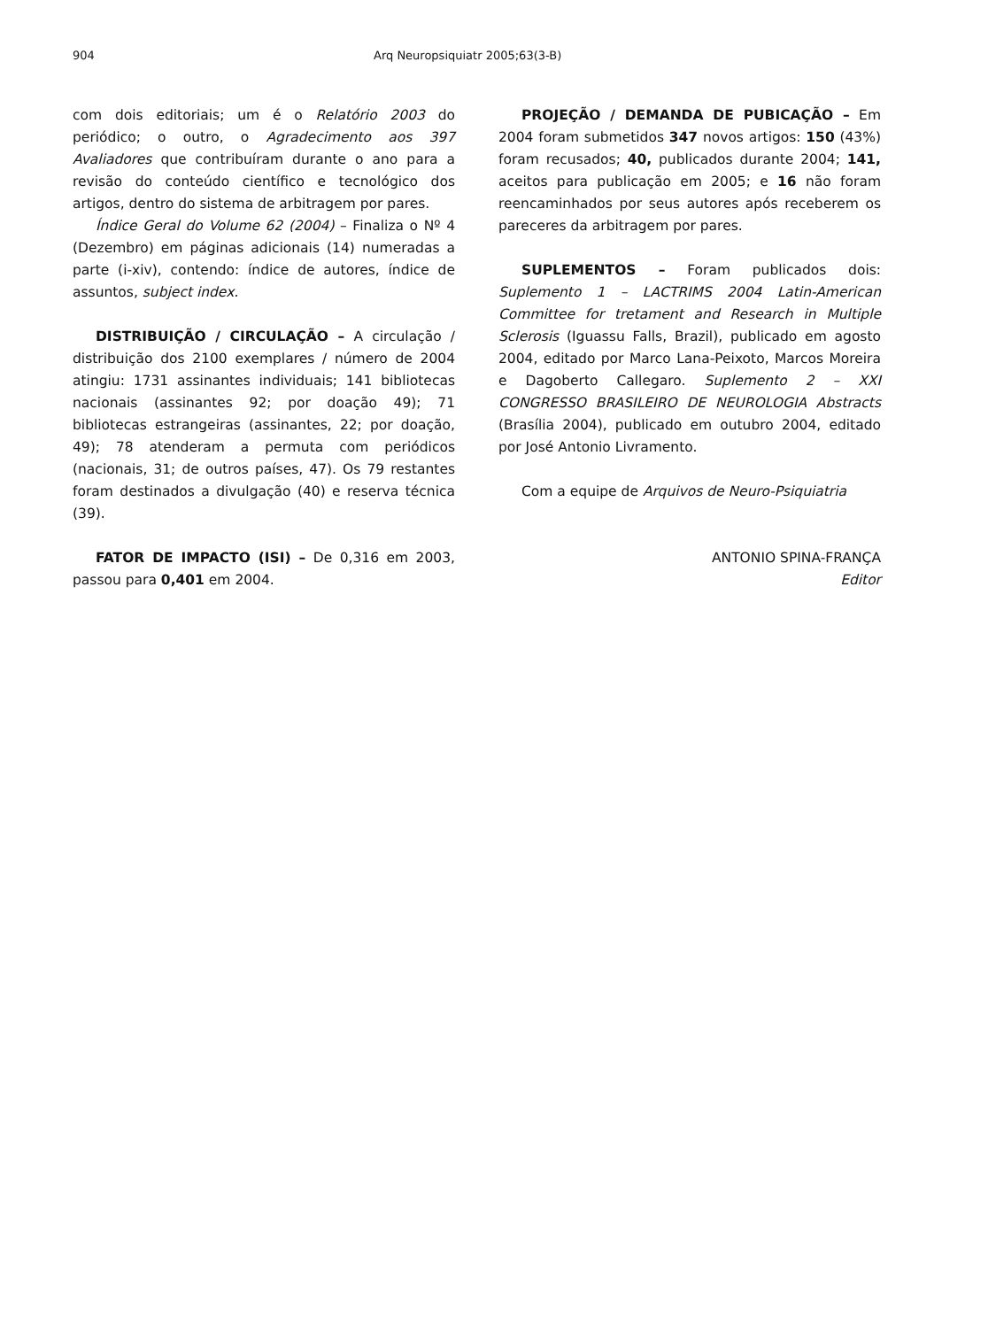904 Arq Neuropsiquiatr 2005;63(3-B)
com dois editoriais; um é o Relatório 2003 do periódico; o outro, o Agradecimento aos 397 Avaliadores que contribuíram durante o ano para a revisão do conteúdo científico e tecnológico dos artigos, dentro do sistema de arbitragem por pares.
Índice Geral do Volume 62 (2004) – Finaliza o Nº 4 (Dezembro) em páginas adicionais (14) numeradas a parte (i-xiv), contendo: índice de autores, índice de assuntos, subject index.
DISTRIBUIÇÃO / CIRCULAÇÃO – A circulação / distribuição dos 2100 exemplares / número de 2004 atingiu: 1731 assinantes individuais; 141 bibliotecas nacionais (assinantes 92; por doação 49); 71 bibliotecas estrangeiras (assinantes, 22; por doação, 49); 78 atenderam a permuta com periódicos (nacionais, 31; de outros países, 47). Os 79 restantes foram destinados a divulgação (40) e reserva técnica (39).
FATOR DE IMPACTO (ISI) – De 0,316 em 2003, passou para 0,401 em 2004.
PROJEÇÃO / DEMANDA DE PUBICAÇÃO – Em 2004 foram submetidos 347 novos artigos: 150 (43%) foram recusados; 40, publicados durante 2004; 141, aceitos para publicação em 2005; e 16 não foram reencaminhados por seus autores após receberem os pareceres da arbitragem por pares.
SUPLEMENTOS – Foram publicados dois: Suplemento 1 – LACTRIMS 2004 Latin-American Committee for tretament and Research in Multiple Sclerosis (Iguassu Falls, Brazil), publicado em agosto 2004, editado por Marco Lana-Peixoto, Marcos Moreira e Dagoberto Callegaro. Suplemento 2 – XXI CONGRESSO BRASILEIRO DE NEUROLOGIA Abstracts (Brasília 2004), publicado em outubro 2004, editado por José Antonio Livramento.
Com a equipe de Arquivos de Neuro-Psiquiatria
ANTONIO SPINA-FRANÇA
Editor